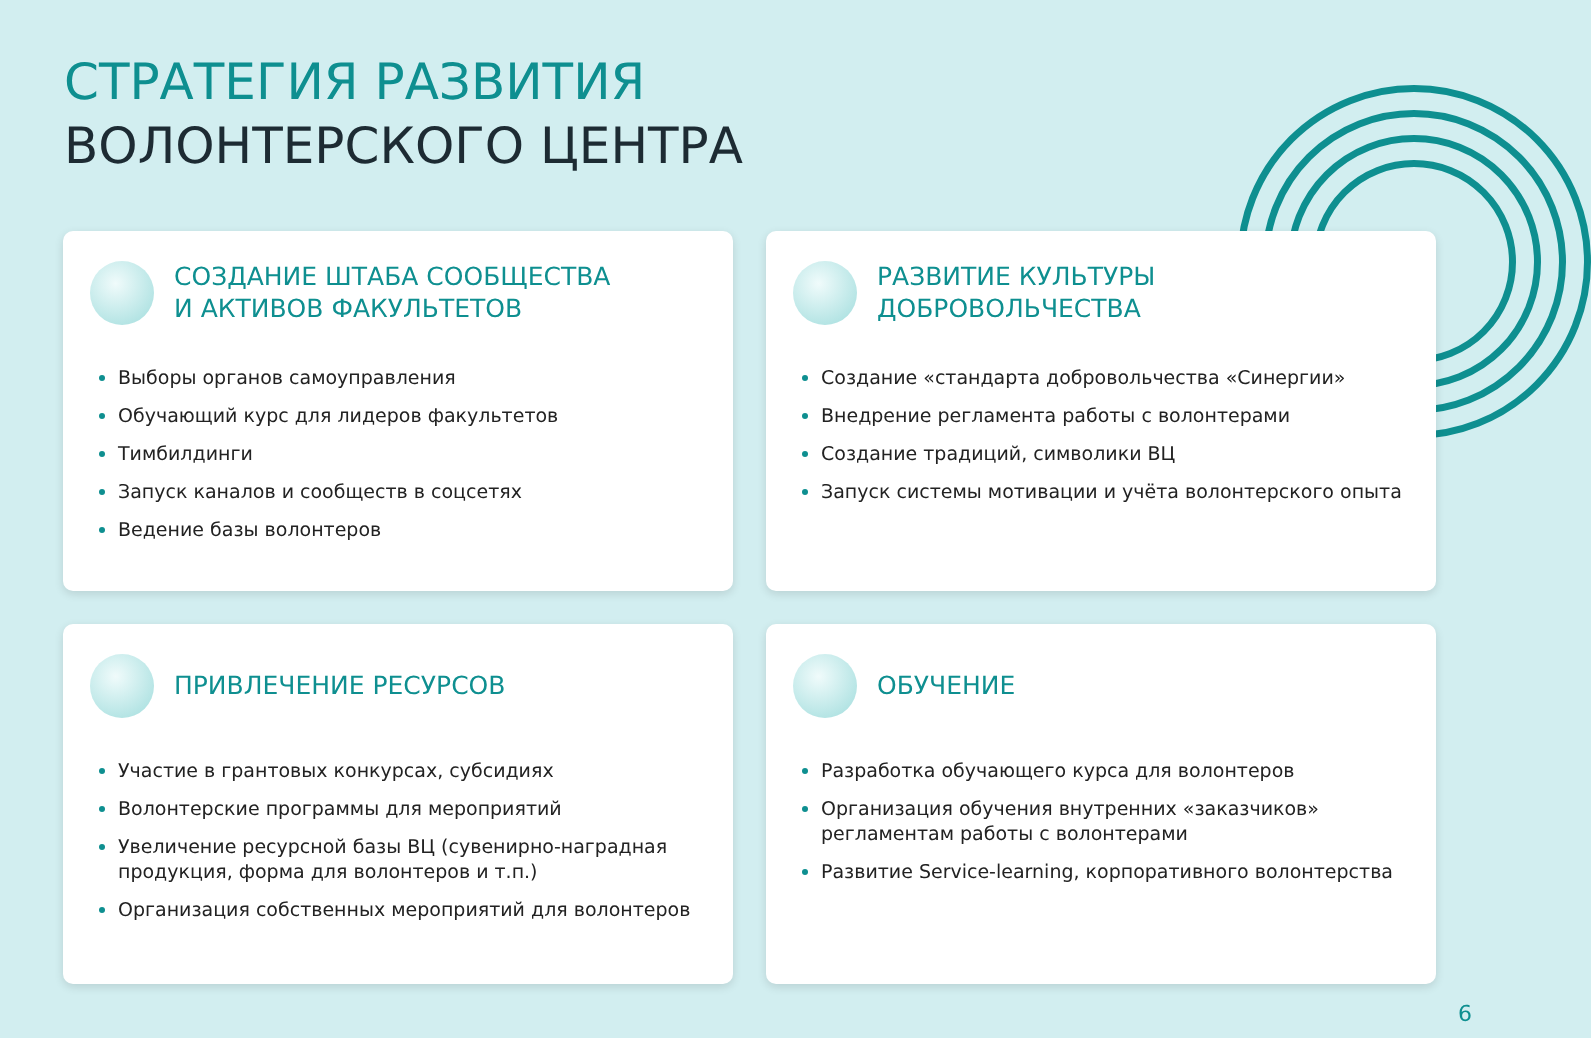СТРАТЕГИЯ РАЗВИТИЯ
ВОЛОНТЕРСКОГО ЦЕНТРА
СОЗДАНИЕ ШТАБА СООБЩЕСТВА
И АКТИВОВ ФАКУЛЬТЕТОВ
Выборы органов самоуправления
Обучающий курс для лидеров факультетов
Тимбилдинги
Запуск каналов и сообществ в соцсетях
Ведение базы волонтеров
РАЗВИТИЕ КУЛЬТУРЫ
ДОБРОВОЛЬЧЕСТВА
Создание «стандарта добровольчества «Синергии»
Внедрение регламента работы с волонтерами
Создание традиций, символики ВЦ
Запуск системы мотивации и учёта волонтерского опыта
ПРИВЛЕЧЕНИЕ РЕСУРСОВ
Участие в грантовых конкурсах, субсидиях
Волонтерские программы для мероприятий
Увеличение ресурсной базы ВЦ (сувенирно-наградная продукция, форма для волонтеров и т.п.)
Организация собственных мероприятий для волонтеров
ОБУЧЕНИЕ
Разработка обучающего курса для волонтеров
Организация обучения внутренних «заказчиков» регламентам работы с волонтерами
Развитие Service-learning, корпоративного волонтерства
6